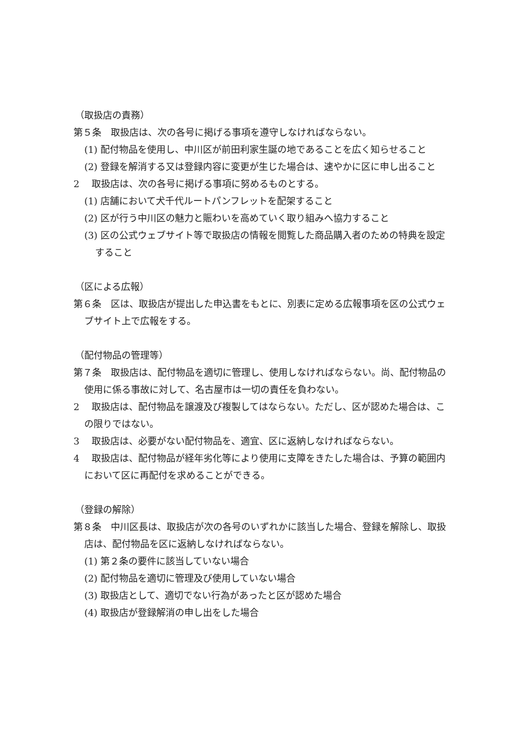（取扱店の責務）
第５条　取扱店は、次の各号に掲げる事項を遵守しなければならない。
(1) 配付物品を使用し、中川区が前田利家生誕の地であることを広く知らせること
(2) 登録を解消する又は登録内容に変更が生じた場合は、速やかに区に申し出ること
2　 取扱店は、次の各号に掲げる事項に努めるものとする。
(1) 店舗において犬千代ルートパンフレットを配架すること
(2) 区が行う中川区の魅力と賑わいを高めていく取り組みへ協力すること
(3) 区の公式ウェブサイト等で取扱店の情報を閲覧した商品購入者のための特典を設定すること
（区による広報）
第６条　区は、取扱店が提出した申込書をもとに、別表に定める広報事項を区の公式ウェブサイト上で広報をする。
（配付物品の管理等）
第７条　取扱店は、配付物品を適切に管理し、使用しなければならない。尚、配付物品の使用に係る事故に対して、名古屋市は一切の責任を負わない。
2　 取扱店は、配付物品を譲渡及び複製してはならない。ただし、区が認めた場合は、この限りではない。
3　 取扱店は、必要がない配付物品を、適宜、区に返納しなければならない。
4　 取扱店は、配付物品が経年劣化等により使用に支障をきたした場合は、予算の範囲内において区に再配付を求めることができる。
（登録の解除）
第８条　中川区長は、取扱店が次の各号のいずれかに該当した場合、登録を解除し、取扱店は、配付物品を区に返納しなければならない。
(1) 第２条の要件に該当していない場合
(2) 配付物品を適切に管理及び使用していない場合
(3) 取扱店として、適切でない行為があったと区が認めた場合
(4) 取扱店が登録解消の申し出をした場合